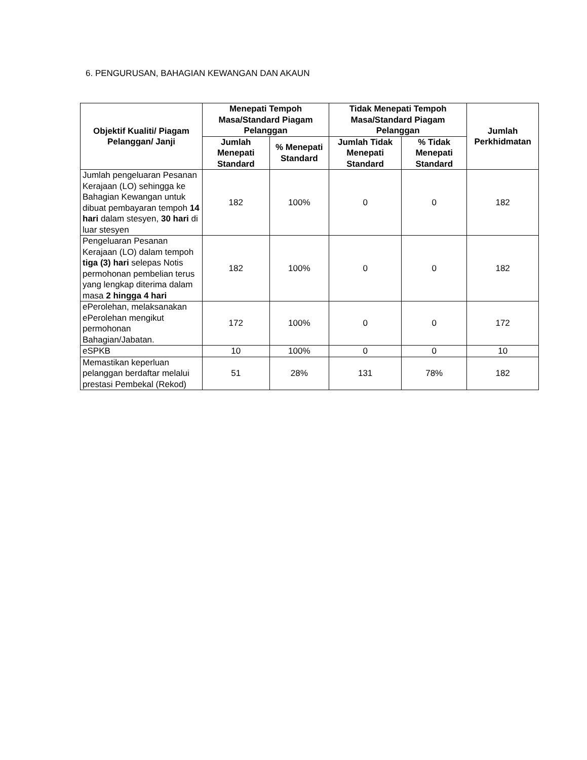6. PENGURUSAN, BAHAGIAN KEWANGAN DAN AKAUN
| Objektif Kualiti/ Piagam Pelanggan/ Janji | Menepati Tempoh Masa/Standard Piagam Pelanggan | | Tidak Menepati Tempoh Masa/Standard Piagam Pelanggan | | Jumlah Perkhidmatan |
| --- | --- | --- | --- | --- | --- |
| | Jumlah Menepati Standard | % Menepati Standard | Jumlah Tidak Menepati Standard | % Tidak Menepati Standard | |
| Jumlah pengeluaran Pesanan Kerajaan (LO) sehingga ke Bahagian Kewangan untuk dibuat pembayaran tempoh 14 hari dalam stesyen, 30 hari di luar stesyen | 182 | 100% | 0 | 0 | 182 |
| Pengeluaran Pesanan Kerajaan (LO) dalam tempoh tiga (3) hari selepas Notis permohonan pembelian terus yang lengkap diterima dalam masa 2 hingga 4 hari | 182 | 100% | 0 | 0 | 182 |
| ePerolehan, melaksanakan ePerolehan mengikut permohonan Bahagian/Jabatan. | 172 | 100% | 0 | 0 | 172 |
| eSPKB | 10 | 100% | 0 | 0 | 10 |
| Memastikan keperluan pelanggan berdaftar melalui prestasi Pembekal (Rekod) | 51 | 28% | 131 | 78% | 182 |